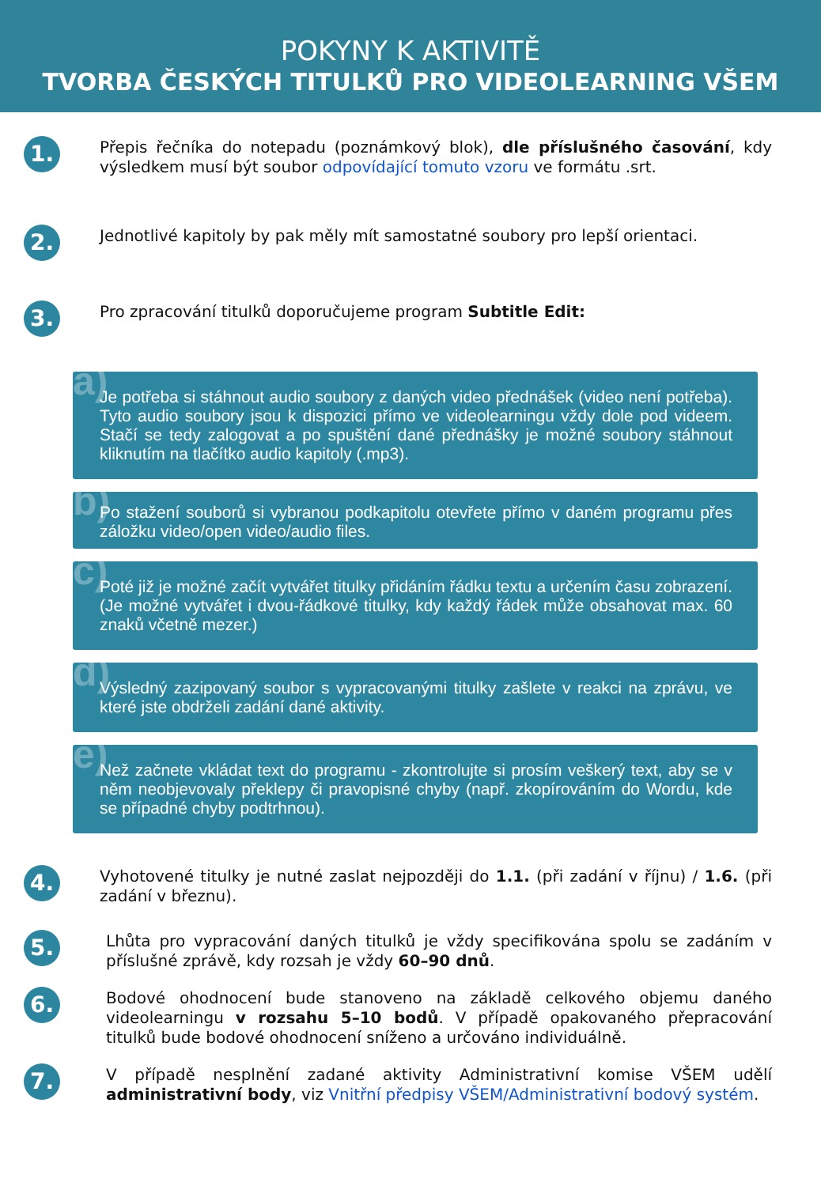POKYNY K AKTIVITĚ
TVORBA ČESKÝCH TITULKŮ PRO VIDEOLEARNING VŠEM
1.
Přepis řečníka do notepadu (poznámkový blok), dle příslušného časování, kdy výsledkem musí být soubor odpovídající tomuto vzoru ve formátu .srt.
2.
Jednotlivé kapitoly by pak měly mít samostatné soubory pro lepší orientaci.
3.
Pro zpracování titulků doporučujeme program Subtitle Edit:
a) Je potřeba si stáhnout audio soubory z daných video přednášek (video není potřeba). Tyto audio soubory jsou k dispozici přímo ve videolearningu vždy dole pod videem. Stačí se tedy zalogovat a po spuštění dané přednášky je možné soubory stáhnout kliknutím na tlačítko audio kapitoly (.mp3).
b) Po stažení souborů si vybranou podkapitolu otevřete přímo v daném programu přes záložku video/open video/audio files.
c) Poté již je možné začít vytvářet titulky přidáním řádku textu a určením času zobrazení. (Je možné vytvářet i dvou-řádkové titulky, kdy každý řádek může obsahovat max. 60 znaků včetně mezer.)
d) Výsledný zazipovaný soubor s vypracovanými titulky zašlete v reakci na zprávu, ve které jste obdrželi zadání dané aktivity.
e) Než začnete vkládat text do programu - zkontrolujte si prosím veškerý text, aby se v něm neobjevovaly překlepy či pravopisné chyby (např. zkopírováním do Wordu, kde se případné chyby podtrhnou).
4.
Vyhotovené titulky je nutné zaslat nejpozději do 1.1. (při zadání v říjnu) / 1.6. (při zadání v březnu).
5.
Lhůta pro vypracování daných titulků je vždy specifikována spolu se zadáním v příslušné zprávě, kdy rozsah je vždy 60–90 dnů.
6.
Bodové ohodnocení bude stanoveno na základě celkového objemu daného videolearningu v rozsahu 5–10 bodů. V případě opakovaného přepracování titulků bude bodové ohodnocení sníženo a určováno individuálně.
7.
V případě nesplnění zadané aktivity Administrativní komise VŠEM udělí administrativní body, viz Vnitřní předpisy VŠEM/Administrativní bodový systém.